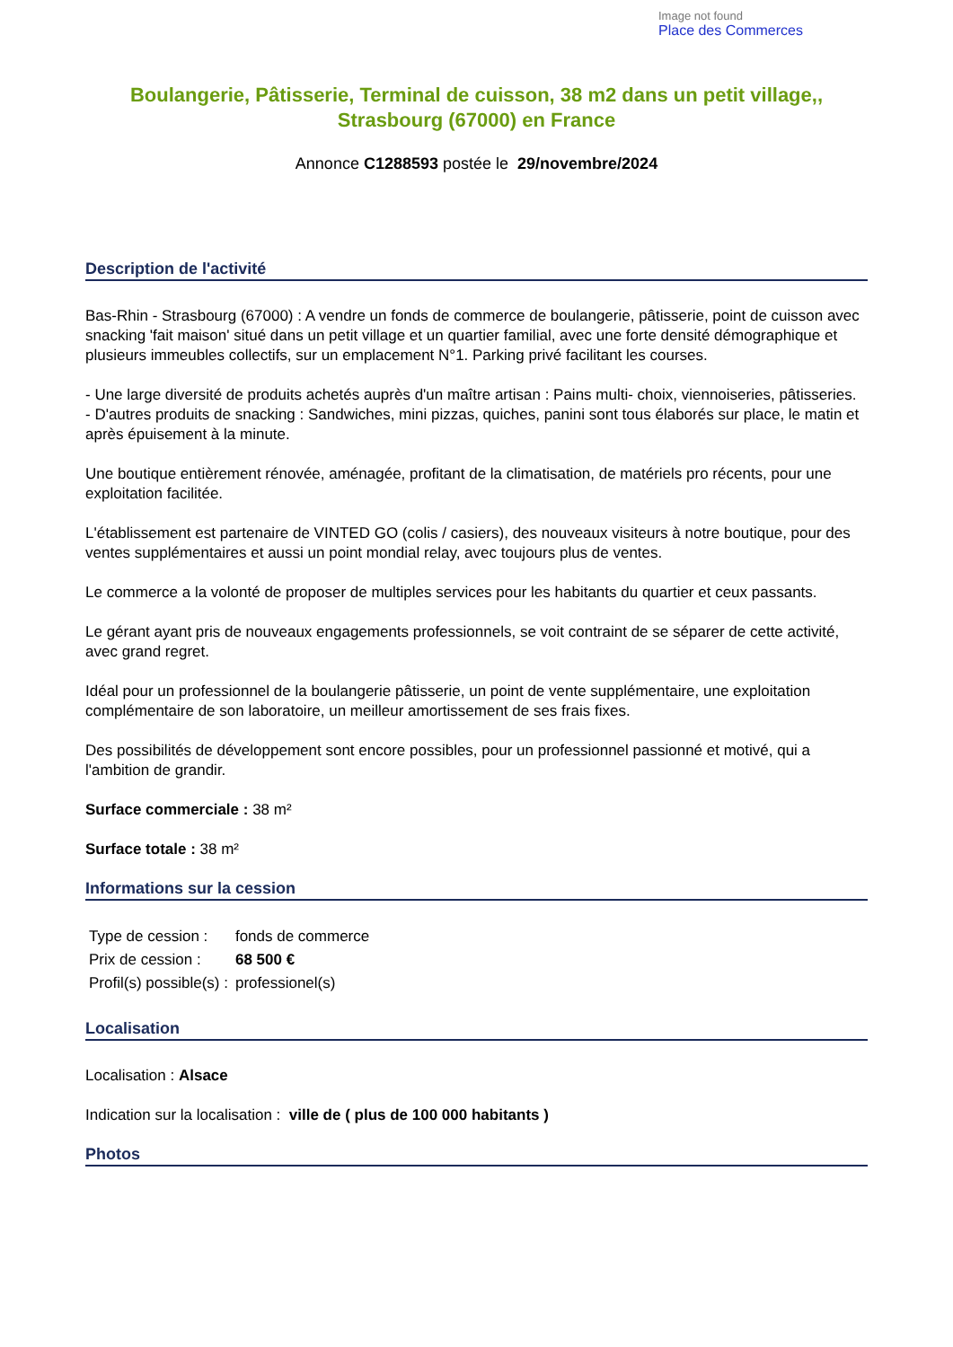Image not found
Place des Commerces
Boulangerie, Pâtisserie, Terminal de cuisson, 38 m2 dans un petit village,, Strasbourg (67000) en France
Annonce C1288593 postée le 29/novembre/2024
Description de l'activité
Bas-Rhin - Strasbourg (67000) : A vendre un fonds de commerce de boulangerie, pâtisserie, point de cuisson avec snacking 'fait maison' situé dans un petit village et un quartier familial, avec une forte densité démographique et plusieurs immeubles collectifs, sur un emplacement N°1. Parking privé facilitant les courses.
- Une large diversité de produits achetés auprès d'un maître artisan : Pains multi- choix, viennoiseries, pâtisseries.
- D'autres produits de snacking : Sandwiches, mini pizzas, quiches, panini sont tous élaborés sur place, le matin et après épuisement à la minute.
Une boutique entièrement rénovée, aménagée, profitant de la climatisation, de matériels pro récents, pour une exploitation facilitée.
L'établissement est partenaire de VINTED GO (colis / casiers), des nouveaux visiteurs à notre boutique, pour des ventes supplémentaires et aussi un point mondial relay, avec toujours plus de ventes.
Le commerce a la volonté de proposer de multiples services pour les habitants du quartier et ceux passants.
Le gérant ayant pris de nouveaux engagements professionnels, se voit contraint de se séparer de cette activité, avec grand regret.
Idéal pour un professionnel de la boulangerie pâtisserie, un point de vente supplémentaire, une exploitation complémentaire de son laboratoire, un meilleur amortissement de ses frais fixes.
Des possibilités de développement sont encore possibles, pour un professionnel passionné et motivé, qui a l'ambition de grandir.
Surface commerciale : 38 m²
Surface totale : 38 m²
Informations sur la cession
| Type de cession : | fonds de commerce |
| Prix de cession : | 68 500 € |
| Profil(s) possible(s) : | professionel(s) |
Localisation
Localisation : Alsace
Indication sur la localisation : ville de ( plus de 100 000 habitants )
Photos